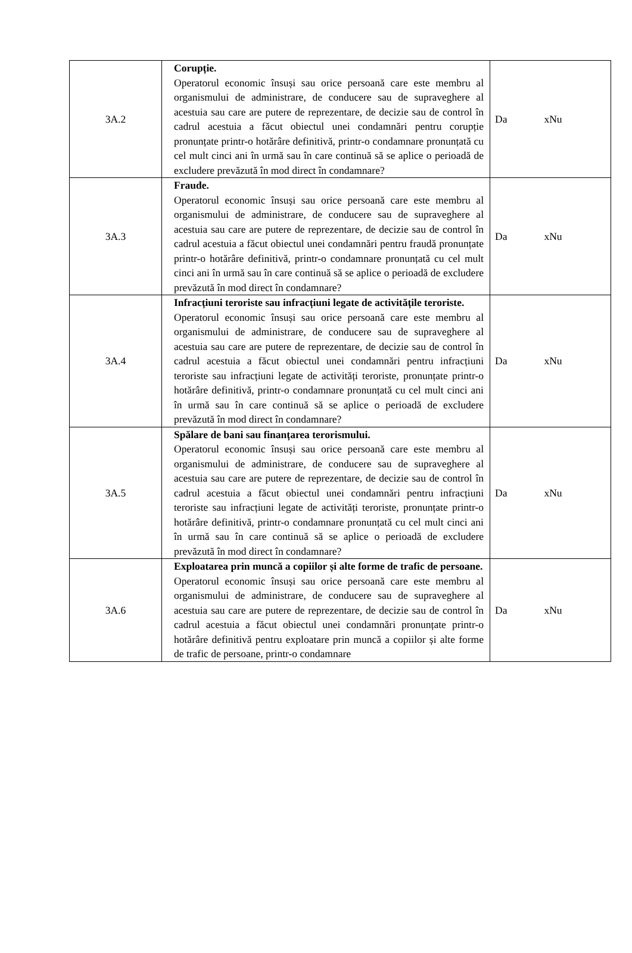| 3A.2 | Corupție. Operatorul economic însuși sau orice persoană care este membru al organismului de administrare, de conducere sau de supraveghere al acestuia sau care are putere de reprezentare, de decizie sau de control în cadrul acestuia a făcut obiectul unei condamnări pentru corupție pronunțate printr-o hotărâre definitivă, printr-o condamnare pronunțată cu cel mult cinci ani în urmă sau în care continuă să se aplice o perioadă de excludere prevăzută în mod direct în condamnare? | Da xNu |
| 3A.3 | Fraude. Operatorul economic însuși sau orice persoană care este membru al organismului de administrare, de conducere sau de supraveghere al acestuia sau care are putere de reprezentare, de decizie sau de control în cadrul acestuia a făcut obiectul unei condamnări pentru fraudă pronunțate printr-o hotărâre definitivă, printr-o condamnare pronunțată cu cel mult cinci ani în urmă sau în care continuă să se aplice o perioadă de excludere prevăzută în mod direct în condamnare? | Da xNu |
| 3A.4 | Infracțiuni teroriste sau infracțiuni legate de activitățile teroriste. Operatorul economic însuși sau orice persoană care este membru al organismului de administrare, de conducere sau de supraveghere al acestuia sau care are putere de reprezentare, de decizie sau de control în cadrul acestuia a făcut obiectul unei condamnări pentru infracțiuni teroriste sau infracțiuni legate de activități teroriste, pronunțate printr-o hotărâre definitivă, printr-o condamnare pronunțată cu cel mult cinci ani în urmă sau în care continuă să se aplice o perioadă de excludere prevăzută în mod direct în condamnare? | Da xNu |
| 3A.5 | Spălare de bani sau finanțarea terorismului. Operatorul economic însuși sau orice persoană care este membru al organismului de administrare, de conducere sau de supraveghere al acestuia sau care are putere de reprezentare, de decizie sau de control în cadrul acestuia a făcut obiectul unei condamnări pentru infracțiuni teroriste sau infracțiuni legate de activități teroriste, pronunțate printr-o hotărâre definitivă, printr-o condamnare pronunțată cu cel mult cinci ani în urmă sau în care continuă să se aplice o perioadă de excludere prevăzută în mod direct în condamnare? | Da xNu |
| 3A.6 | Exploatarea prin muncă a copiilor și alte forme de trafic de persoane. Operatorul economic însuși sau orice persoană care este membru al organismului de administrare, de conducere sau de supraveghere al acestuia sau care are putere de reprezentare, de decizie sau de control în cadrul acestuia a făcut obiectul unei condamnări pronunțate printr-o hotărâre definitivă pentru exploatare prin muncă a copiilor și alte forme de trafic de persoane, printr-o condamnare | Da xNu |